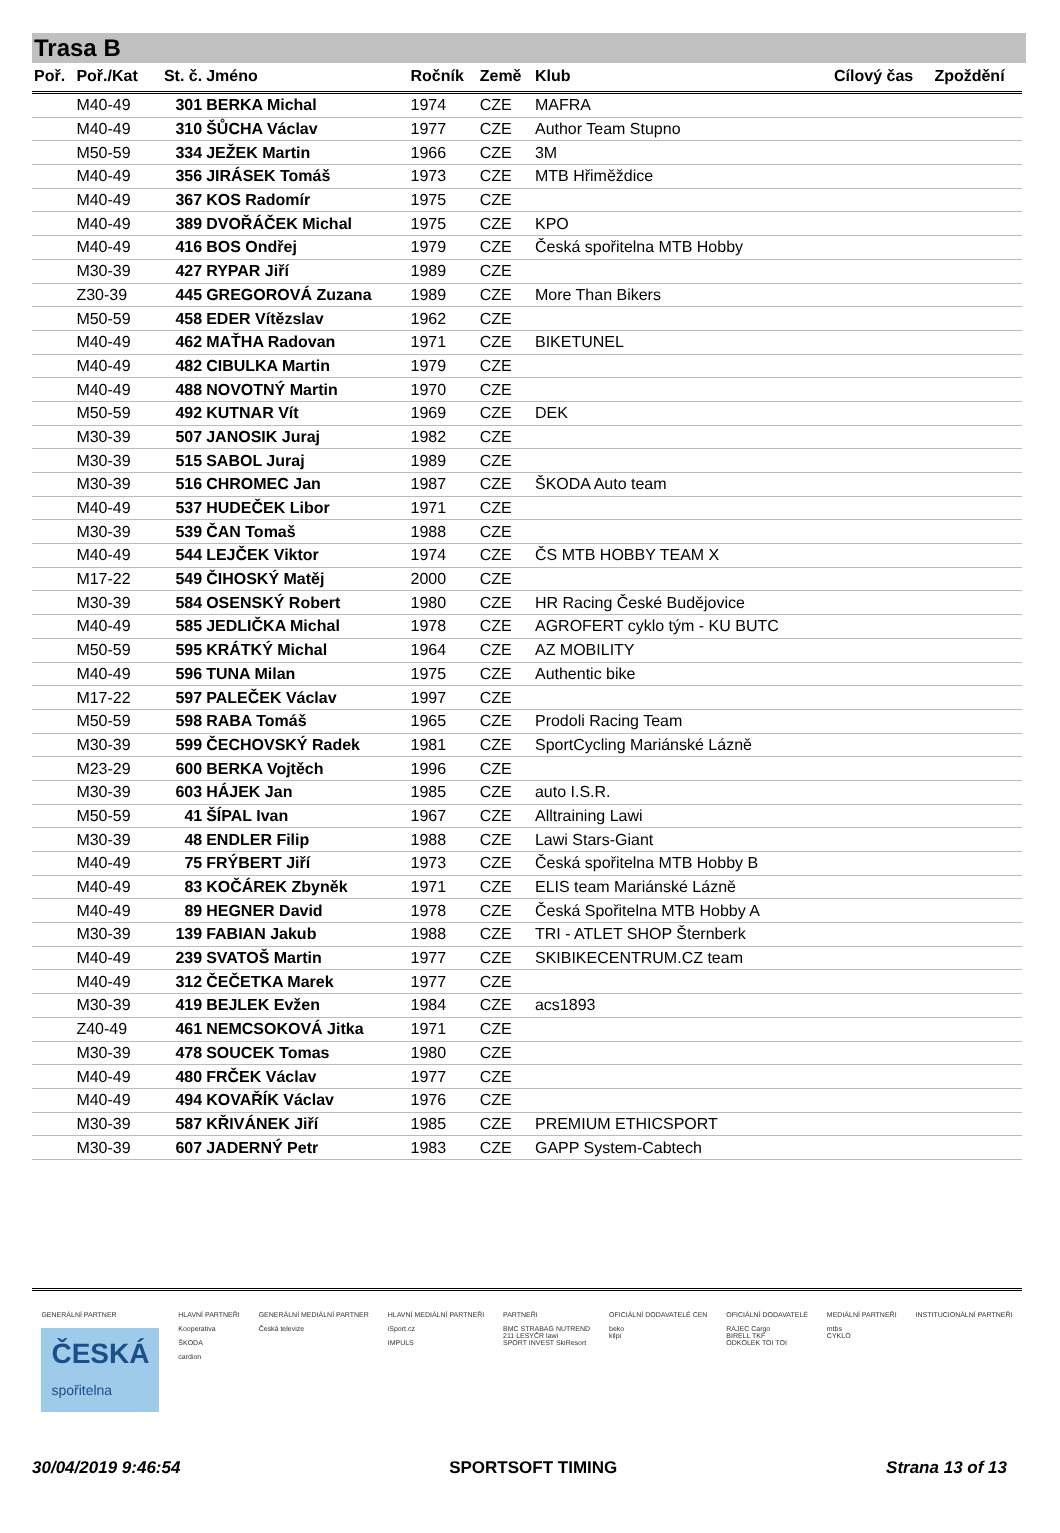Trasa B
| Poř. | Poř./Kat | St. č. | Jméno | Ročník | Země | Klub | Cílový čas | Zpoždění |
| --- | --- | --- | --- | --- | --- | --- | --- | --- |
| | M40-49 | 301 | BERKA Michal | 1974 | CZE | MAFRA | | |
| | M40-49 | 310 | ŠŮCHA Václav | 1977 | CZE | Author Team Stupno | | |
| | M50-59 | 334 | JEŽEK Martin | 1966 | CZE | 3M | | |
| | M40-49 | 356 | JIRÁSEK Tomáš | 1973 | CZE | MTB Hřiměždice | | |
| | M40-49 | 367 | KOS Radomír | 1975 | CZE | | | |
| | M40-49 | 389 | DVOŘÁČEK Michal | 1975 | CZE | KPO | | |
| | M40-49 | 416 | BOS Ondřej | 1979 | CZE | Česká spořitelna MTB Hobby | | |
| | M30-39 | 427 | RYPAR Jiří | 1989 | CZE | | | |
| | Z30-39 | 445 | GREGOROVÁ Zuzana | 1989 | CZE | More Than Bikers | | |
| | M50-59 | 458 | EDER Vítězslav | 1962 | CZE | | | |
| | M40-49 | 462 | MAŤHA Radovan | 1971 | CZE | BIKETUNEL | | |
| | M40-49 | 482 | CIBULKA Martin | 1979 | CZE | | | |
| | M40-49 | 488 | NOVOTNÝ Martin | 1970 | CZE | | | |
| | M50-59 | 492 | KUTNAR Vít | 1969 | CZE | DEK | | |
| | M30-39 | 507 | JANOSIK Juraj | 1982 | CZE | | | |
| | M30-39 | 515 | SABOL Juraj | 1989 | CZE | | | |
| | M30-39 | 516 | CHROMEC Jan | 1987 | CZE | ŠKODA Auto team | | |
| | M40-49 | 537 | HUDEČEK Libor | 1971 | CZE | | | |
| | M30-39 | 539 | ČAN Tomaš | 1988 | CZE | | | |
| | M40-49 | 544 | LEJČEK Viktor | 1974 | CZE | ČS MTB HOBBY TEAM X | | |
| | M17-22 | 549 | ČIHOSKÝ Matěj | 2000 | CZE | | | |
| | M30-39 | 584 | OSENSKÝ Robert | 1980 | CZE | HR Racing České Budějovice | | |
| | M40-49 | 585 | JEDLIČKA Michal | 1978 | CZE | AGROFERT cyklo tým - KU BUTC | | |
| | M50-59 | 595 | KRÁTKÝ Michal | 1964 | CZE | AZ MOBILITY | | |
| | M40-49 | 596 | TUNA Milan | 1975 | CZE | Authentic bike | | |
| | M17-22 | 597 | PALEČEK Václav | 1997 | CZE | | | |
| | M50-59 | 598 | RABA Tomáš | 1965 | CZE | Prodoli Racing Team | | |
| | M30-39 | 599 | ČECHOVSKÝ Radek | 1981 | CZE | SportCycling Mariánské Lázně | | |
| | M23-29 | 600 | BERKA Vojtěch | 1996 | CZE | | | |
| | M30-39 | 603 | HÁJEK Jan | 1985 | CZE | auto I.S.R. | | |
| | M50-59 | 41 | ŠÍPAL Ivan | 1967 | CZE | Alltraining Lawi | | |
| | M30-39 | 48 | ENDLER Filip | 1988 | CZE | Lawi Stars-Giant | | |
| | M40-49 | 75 | FRÝBERT Jiří | 1973 | CZE | Česká spořitelna MTB Hobby B | | |
| | M40-49 | 83 | KOČÁREK Zbyněk | 1971 | CZE | ELIS team Mariánské Lázně | | |
| | M40-49 | 89 | HEGNER David | 1978 | CZE | Česká Spořitelna MTB Hobby A | | |
| | M30-39 | 139 | FABIAN Jakub | 1988 | CZE | TRI - ATLET SHOP Šternberk | | |
| | M40-49 | 239 | SVATOŠ Martin | 1977 | CZE | SKIBIKECENTRUM.CZ team | | |
| | M40-49 | 312 | ČEČETKA Marek | 1977 | CZE | | | |
| | M30-39 | 419 | BEJLEK Evžen | 1984 | CZE | acs1893 | | |
| | Z40-49 | 461 | NEMCSOKOVÁ Jitka | 1971 | CZE | | | |
| | M30-39 | 478 | SOUCEK Tomas | 1980 | CZE | | | |
| | M40-49 | 480 | FRČEK Václav | 1977 | CZE | | | |
| | M40-49 | 494 | KOVAŘÍK Václav | 1976 | CZE | | | |
| | M30-39 | 587 | KŘIVÁNEK Jiří | 1985 | CZE | PREMIUM ETHICSPORT | | |
| | M30-39 | 607 | JADERNÝ Petr | 1983 | CZE | GAPP System-Cabtech | | |
GENERÁLNÍ PARTNER
ČESKÁ
spořitelna
HLAVNÍ PARTNEŘI
Kooperativa
ŠKODA
cardion
GENERÁLNÍ MEDIÁLNÍ PARTNER
Česká televize
HLAVNÍ MEDIÁLNÍ PARTNEŘI
iSport.cz
IMPULS
PARTNEŘI
BMC STRABAG NUTREND
211 LESYČR lawi
SPORT INVEST SkiResort
OFICIÁLNÍ DODAVATELÉ CEN
beko
kilpi
OFICIÁLNÍ DODAVATELÉ
RAJEC Cargo
BIRELL TKF
ODKOLEK TOI TOI
MEDIÁLNÍ PARTNEŘI
mtbs
CYKLO
INSTITUCIONÁLNÍ PARTNEŘI
30/04/2019 9:46:54 SPORTSOFT TIMING Strana 13 of 13